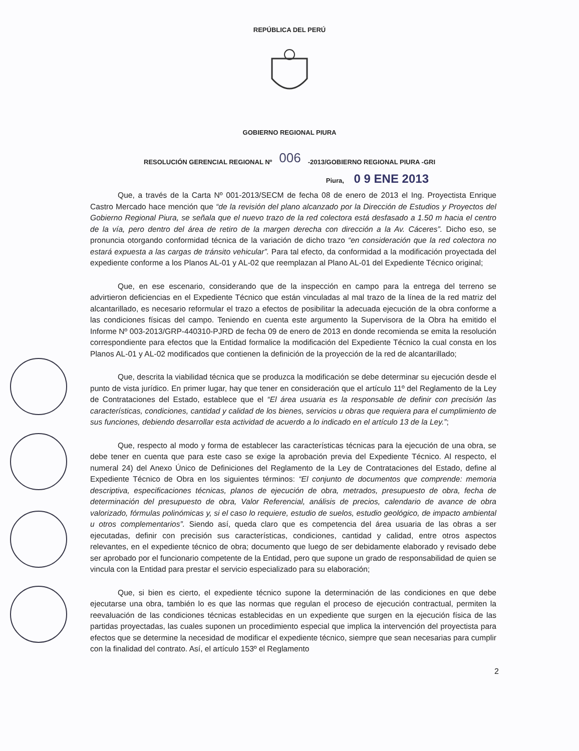REPÚBLICA DEL PERÚ
GOBIERNO REGIONAL PIURA
RESOLUCIÓN GERENCIAL REGIONAL Nº 006 -2013/GOBIERNO REGIONAL PIURA -GRI
Piura, 0 9 ENE 2013
Que, a través de la Carta Nº 001-2013/SECM de fecha 08 de enero de 2013 el Ing. Proyectista Enrique Castro Mercado hace mención que “de la revisión del plano alcanzado por la Dirección de Estudios y Proyectos del Gobierno Regional Piura, se señala que el nuevo trazo de la red colectora está desfasado a 1.50 m hacia el centro de la vía, pero dentro del área de retiro de la margen derecha con dirección a la Av. Cáceres”. Dicho eso, se pronuncia otorgando conformidad técnica de la variación de dicho trazo “en consideración que la red colectora no estará expuesta a las cargas de tránsito vehicular”. Para tal efecto, da conformidad a la modificación proyectada del expediente conforme a los Planos AL-01 y AL-02 que reemplazan al Plano AL-01 del Expediente Técnico original;
Que, en ese escenario, considerando que de la inspección en campo para la entrega del terreno se advirtieron deficiencias en el Expediente Técnico que están vinculadas al mal trazo de la línea de la red matriz del alcantarillado, es necesario reformular el trazo a efectos de posibilitar la adecuada ejecución de la obra conforme a las condiciones físicas del campo. Teniendo en cuenta este argumento la Supervisora de la Obra ha emitido el Informe Nº 003-2013/GRP-440310-PJRD de fecha 09 de enero de 2013 en donde recomienda se emita la resolución correspondiente para efectos que la Entidad formalice la modificación del Expediente Técnico la cual consta en los Planos AL-01 y AL-02 modificados que contienen la definición de la proyección de la red de alcantarillado;
Que, descrita la viabilidad técnica que se produzca la modificación se debe determinar su ejecución desde el punto de vista jurídico. En primer lugar, hay que tener en consideración que el artículo 11º del Reglamento de la Ley de Contrataciones del Estado, establece que el “El área usuaria es la responsable de definir con precisión las características, condiciones, cantidad y calidad de los bienes, servicios u obras que requiera para el cumplimiento de sus funciones, debiendo desarrollar esta actividad de acuerdo a lo indicado en el artículo 13 de la Ley.”;
Que, respecto al modo y forma de establecer las características técnicas para la ejecución de una obra, se debe tener en cuenta que para este caso se exige la aprobación previa del Expediente Técnico. Al respecto, el numeral 24) del Anexo Único de Definiciones del Reglamento de la Ley de Contrataciones del Estado, define al Expediente Técnico de Obra en los siguientes términos: “El conjunto de documentos que comprende: memoria descriptiva, especificaciones técnicas, planos de ejecución de obra, metrados, presupuesto de obra, fecha de determinación del presupuesto de obra, Valor Referencial, análisis de precios, calendario de avance de obra valorizado, fórmulas polinómicas y, si el caso lo requiere, estudio de suelos, estudio geológico, de impacto ambiental u otros complementarios”. Siendo así, queda claro que es competencia del área usuaria de las obras a ser ejecutadas, definir con precisión sus características, condiciones, cantidad y calidad, entre otros aspectos relevantes, en el expediente técnico de obra; documento que luego de ser debidamente elaborado y revisado debe ser aprobado por el funcionario competente de la Entidad, pero que supone un grado de responsabilidad de quien se vincula con la Entidad para prestar el servicio especializado para su elaboración;
Que, si bien es cierto, el expediente técnico supone la determinación de las condiciones en que debe ejecutarse una obra, también lo es que las normas que regulan el proceso de ejecución contractual, permiten la reevaluación de las condiciones técnicas establecidas en un expediente que surgen en la ejecución física de las partidas proyectadas, las cuales suponen un procedimiento especial que implica la intervención del proyectista para efectos que se determine la necesidad de modificar el expediente técnico, siempre que sean necesarias para cumplir con la finalidad del contrato. Así, el artículo 153º el Reglamento
2